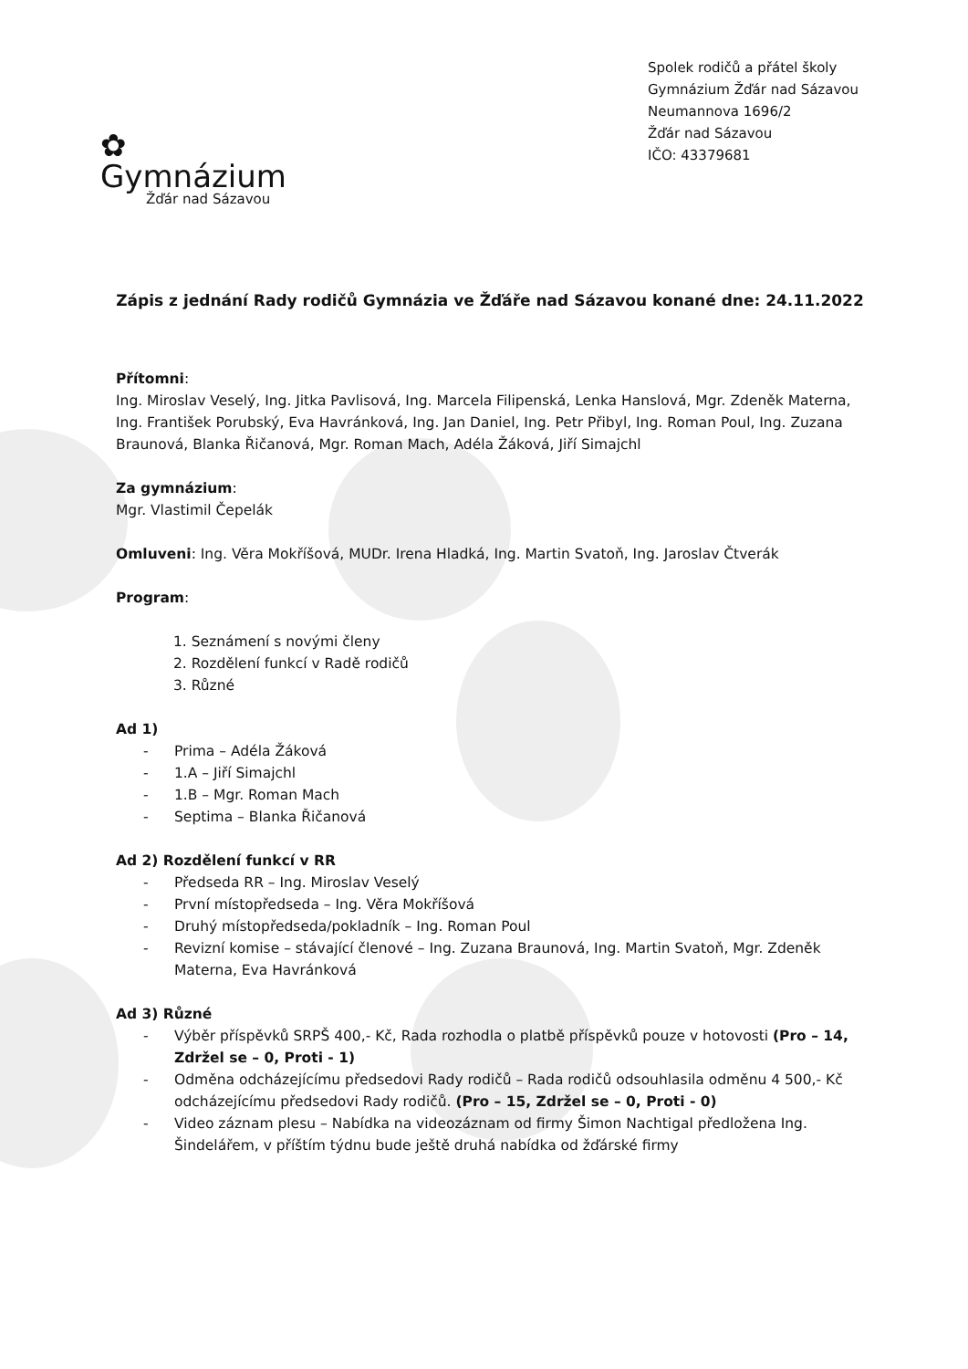✿
Gymnázium
Žďár nad Sázavou
Spolek rodičů a přátel školy
Gymnázium Žďár nad Sázavou
Neumannova 1696/2
Žďár nad Sázavou
IČO: 43379681
Zápis z jednání Rady rodičů Gymnázia ve Žďáře nad Sázavou konané dne: 24.11.2022
Přítomni:
Ing. Miroslav Veselý, Ing. Jitka Pavlisová, Ing. Marcela Filipenská, Lenka Hanslová, Mgr. Zdeněk Materna, Ing. František Porubský, Eva Havránková, Ing. Jan Daniel, Ing. Petr Přibyl, Ing. Roman Poul, Ing. Zuzana Braunová, Blanka Řičanová, Mgr. Roman Mach, Adéla Žáková, Jiří Simajchl
Za gymnázium:
Mgr. Vlastimil Čepelák
Omluveni: Ing. Věra Mokříšová, MUDr. Irena Hladká, Ing. Martin Svatoň, Ing. Jaroslav Čtverák
Program:
1. Seznámení s novými členy
2. Rozdělení funkcí v Radě rodičů
3. Různé
Ad 1)
- Prima – Adéla Žáková
- 1.A – Jiří Simajchl
- 1.B – Mgr. Roman Mach
- Septima – Blanka Řičanová
Ad 2) Rozdělení funkcí v RR
- Předseda RR – Ing. Miroslav Veselý
- První místopředseda – Ing. Věra Mokříšová
- Druhý místopředseda/pokladník – Ing. Roman Poul
- Revizní komise – stávající členové – Ing. Zuzana Braunová, Ing. Martin Svatoň, Mgr. Zdeněk Materna, Eva Havránková
Ad 3) Různé
- Výběr příspěvků SRPŠ 400,- Kč, Rada rozhodla o platbě příspěvků pouze v hotovosti (Pro – 14, Zdržel se – 0, Proti - 1)
- Odměna odcházejícímu předsedovi Rady rodičů – Rada rodičů odsouhlasila odměnu 4 500,- Kč odcházejícímu předsedovi Rady rodičů. (Pro – 15, Zdržel se – 0, Proti - 0)
- Video záznam plesu – Nabídka na videozáznam od firmy Šimon Nachtigal předložena Ing. Šindelářem, v příštím týdnu bude ještě druhá nabídka od žďárské firmy